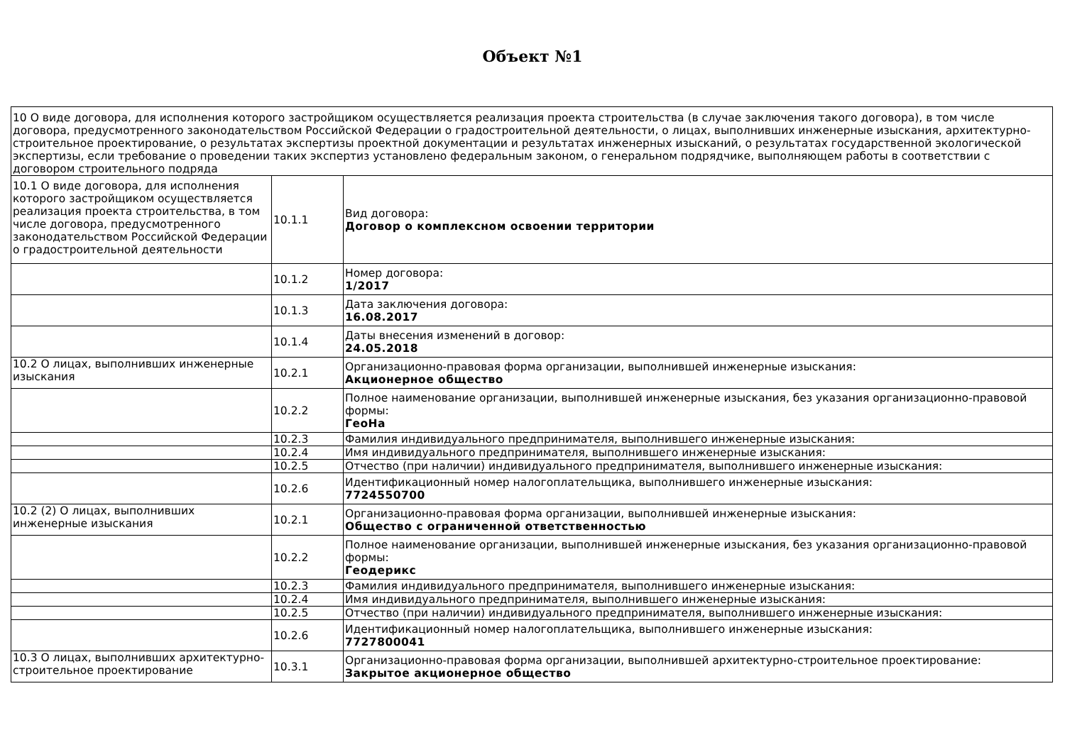Объект №1
| 10 О виде договора, для исполнения которого застройщиком осуществляется реализация проекта строительства (в случае заключения такого договора), в том числе договора, предусмотренного законодательством Российской Федерации о градостроительной деятельности, о лицах, выполнивших инженерные изыскания, архитектурно-строительное проектирование, о результатах экспертизы проектной документации и результатах инженерных изысканий, о результатах государственной экологической экспертизы, если требование о проведении таких экспертиз установлено федеральным законом, о генеральном подрядчике, выполняющем работы в соответствии с договором строительного подряда | | |
| 10.1 О виде договора, для исполнения которого застройщиком осуществляется реализация проекта строительства, в том числе договора, предусмотренного законодательством Российской Федерации о градостроительной деятельности | 10.1.1 | Вид договора: Договор о комплексном освоении территории |
| | 10.1.2 | Номер договора: 1/2017 |
| | 10.1.3 | Дата заключения договора: 16.08.2017 |
| | 10.1.4 | Даты внесения изменений в договор: 24.05.2018 |
| 10.2 О лицах, выполнивших инженерные изыскания | 10.2.1 | Организационно-правовая форма организации, выполнившей инженерные изыскания: Акционерное общество |
| | 10.2.2 | Полное наименование организации, выполнившей инженерные изыскания, без указания организационно-правовой формы: ГеоНа |
| | 10.2.3 | Фамилия индивидуального предпринимателя, выполнившего инженерные изыскания: |
| | 10.2.4 | Имя индивидуального предпринимателя, выполнившего инженерные изыскания: |
| | 10.2.5 | Отчество (при наличии) индивидуального предпринимателя, выполнившего инженерные изыскания: |
| | 10.2.6 | Идентификационный номер налогоплательщика, выполнившего инженерные изыскания: 7724550700 |
| 10.2 (2) О лицах, выполнивших инженерные изыскания | 10.2.1 | Организационно-правовая форма организации, выполнившей инженерные изыскания: Общество с ограниченной ответственностью |
| | 10.2.2 | Полное наименование организации, выполнившей инженерные изыскания, без указания организационно-правовой формы: Геодерикс |
| | 10.2.3 | Фамилия индивидуального предпринимателя, выполнившего инженерные изыскания: |
| | 10.2.4 | Имя индивидуального предпринимателя, выполнившего инженерные изыскания: |
| | 10.2.5 | Отчество (при наличии) индивидуального предпринимателя, выполнившего инженерные изыскания: |
| | 10.2.6 | Идентификационный номер налогоплательщика, выполнившего инженерные изыскания: 7727800041 |
| 10.3 О лицах, выполнивших архитектурно-строительное проектирование | 10.3.1 | Организационно-правовая форма организации, выполнившей архитектурно-строительное проектирование: Закрытое акционерное общество |